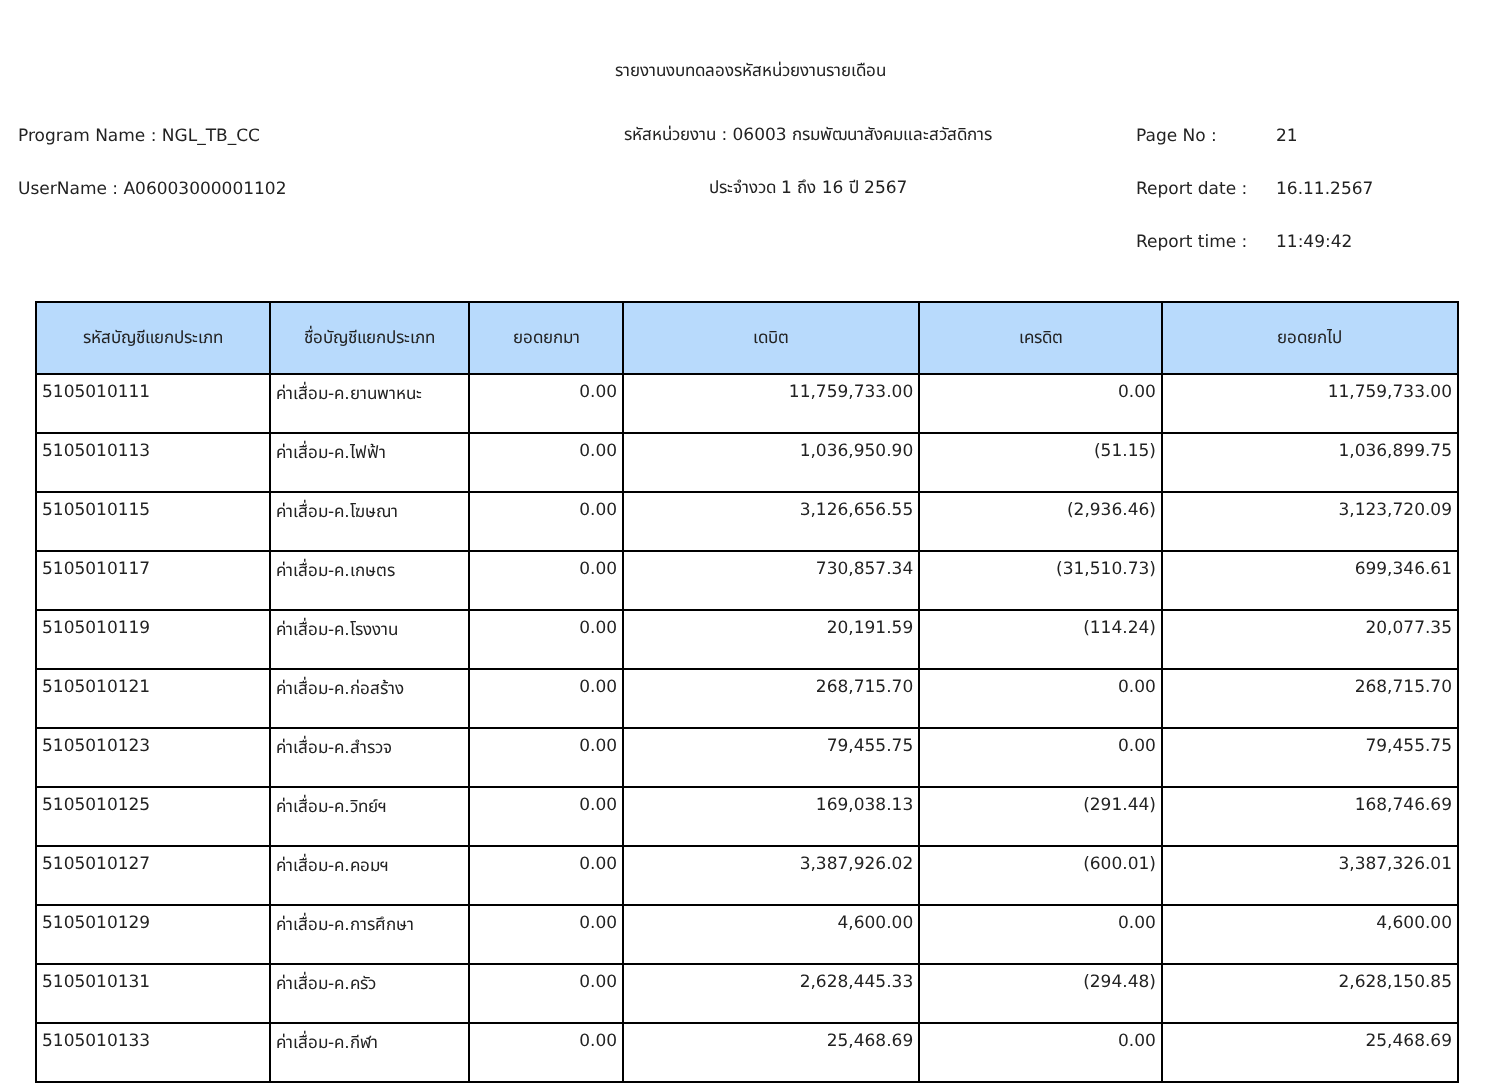รายงานงบทดลองรหัสหน่วยงานรายเดือน
Program Name : NGL_TB_CC รหัสหน่วยงาน : 06003 กรมพัฒนาสังคมและสวัสดิการ Page No : 21
UserName : A06003000001102 ประจำงวด 1 ถึง 16 ปี 2567 Report date : 16.11.2567
Report time : 11:49:42
| รหัสบัญชีแยกประเภท | ชื่อบัญชีแยกประเภท | ยอดยกมา | เดบิต | เครดิต | ยอดยกไป |
| --- | --- | --- | --- | --- | --- |
| 5105010111 | ค่าเสื่อม-ค.ยานพาหนะ | 0.00 | 11,759,733.00 | 0.00 | 11,759,733.00 |
| 5105010113 | ค่าเสื่อม-ค.ไฟฟ้า | 0.00 | 1,036,950.90 | (51.15) | 1,036,899.75 |
| 5105010115 | ค่าเสื่อม-ค.โฆษณา | 0.00 | 3,126,656.55 | (2,936.46) | 3,123,720.09 |
| 5105010117 | ค่าเสื่อม-ค.เกษตร | 0.00 | 730,857.34 | (31,510.73) | 699,346.61 |
| 5105010119 | ค่าเสื่อม-ค.โรงงาน | 0.00 | 20,191.59 | (114.24) | 20,077.35 |
| 5105010121 | ค่าเสื่อม-ค.ก่อสร้าง | 0.00 | 268,715.70 | 0.00 | 268,715.70 |
| 5105010123 | ค่าเสื่อม-ค.สำรวจ | 0.00 | 79,455.75 | 0.00 | 79,455.75 |
| 5105010125 | ค่าเสื่อม-ค.วิทย์ฯ | 0.00 | 169,038.13 | (291.44) | 168,746.69 |
| 5105010127 | ค่าเสื่อม-ค.คอมฯ | 0.00 | 3,387,926.02 | (600.01) | 3,387,326.01 |
| 5105010129 | ค่าเสื่อม-ค.การศึกษา | 0.00 | 4,600.00 | 0.00 | 4,600.00 |
| 5105010131 | ค่าเสื่อม-ค.ครัว | 0.00 | 2,628,445.33 | (294.48) | 2,628,150.85 |
| 5105010133 | ค่าเสื่อม-ค.กีฬา | 0.00 | 25,468.69 | 0.00 | 25,468.69 |